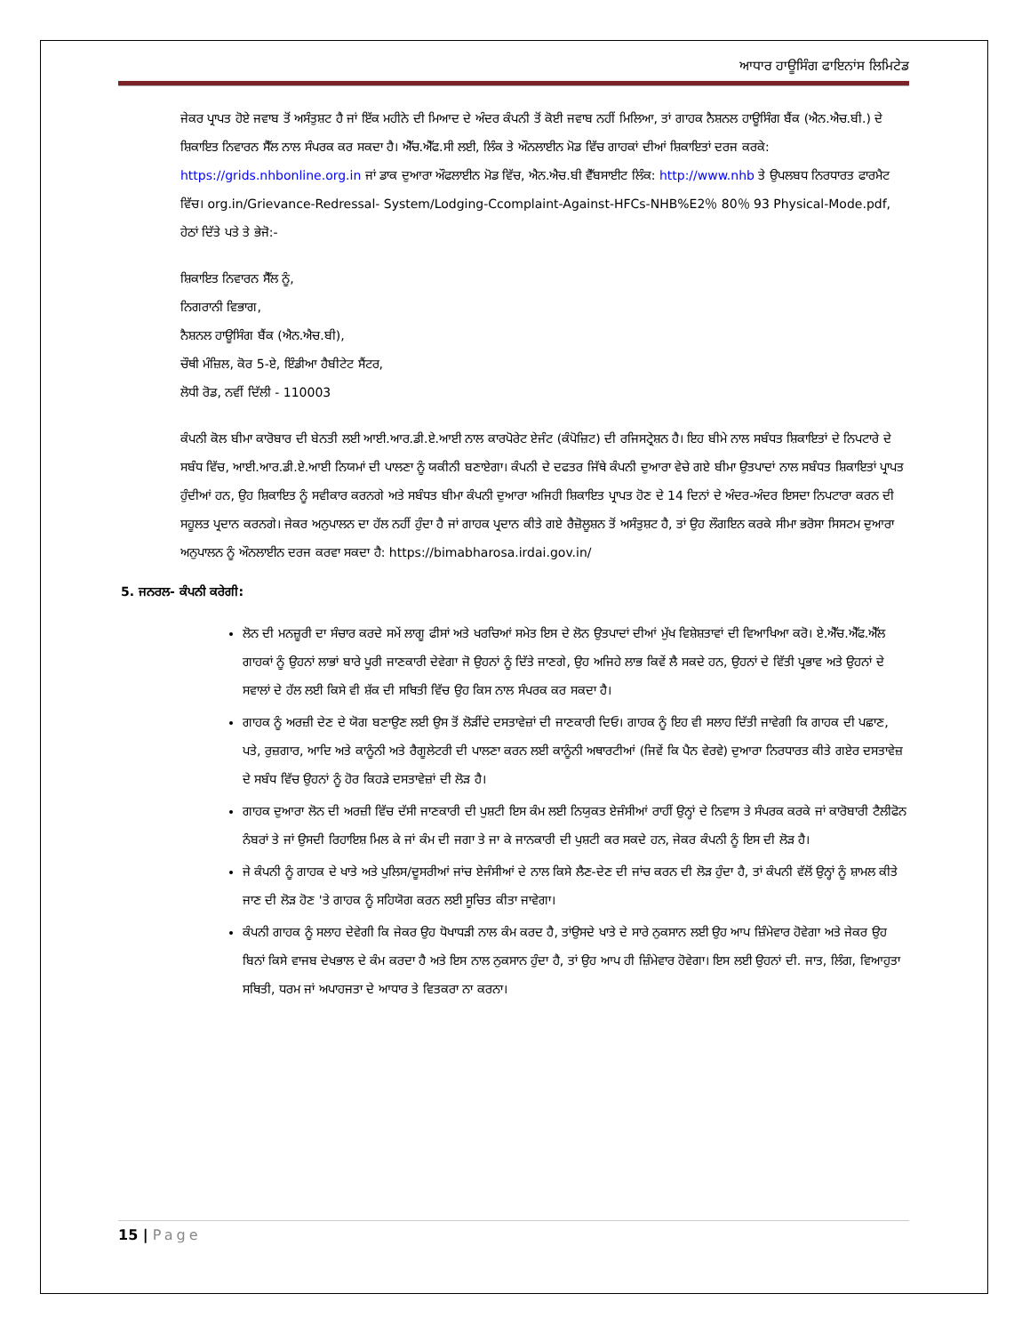ਆਧਾਰ ਹਾਊਸਿੰਗ ਫਾਇਨਾਂਸ ਲਿਮਿਟੇਡ
ਜੇਕਰ ਪ੍ਰਾਪਤ ਹੋਏ ਜਵਾਬ ਤੋਂ ਅਸੰਤੁਸ਼ਟ ਹੈ ਜਾਂ ਇੱਕ ਮਹੀਨੇ ਦੀ ਮਿਆਦ ਦੇ ਅੰਦਰ ਕੰਪਨੀ ਤੋਂ ਕੋਈ ਜਵਾਬ ਨਹੀਂ ਮਿਲਿਆ, ਤਾਂ ਗਾਹਕ ਨੈਸ਼ਨਲ ਹਾਊਸਿੰਗ ਬੈਂਕ (ਐਨ.ਐਚ.ਬੀ.) ਦੇ ਸ਼ਿਕਾਇਤ ਨਿਵਾਰਨ ਸੈੱਲ ਨਾਲ ਸੰਪਰਕ ਕਰ ਸਕਦਾ ਹੈ। ਐੱਚ.ਐੱਫ.ਸੀ ਲਈ, ਲਿੰਕ ਤੇ ਔਨਲਾਈਨ ਮੋਡ ਵਿੱਚ ਗਾਹਕਾਂ ਦੀਆਂ ਸ਼ਿਕਾਇਤਾਂ ਦਰਜ ਕਰਕੇ: https://grids.nhbonline.org.in ਜਾਂ ਡਾਕ ਦੁਆਰਾ ਔਫਲਾਈਨ ਮੋਡ ਵਿੱਚ, ਐਨ.ਐਚ.ਬੀ ਵੈੱਬਸਾਈਟ ਲਿੰਕ: http://www.nhb ਤੇ ਉਪਲਬਧ ਨਿਰਧਾਰਤ ਫਾਰਮੈਟ ਵਿੱਚ। org.in/Grievance-Redressal- System/Lodging-Ccomplaint-Against-HFCs-NHB%E2％ 80％ 93 Physical-Mode.pdf, ਹੇਠਾਂ ਦਿੱਤੇ ਪਤੇ ਤੇ ਭੇਜੋ:-
ਸ਼ਿਕਾਇਤ ਨਿਵਾਰਨ ਸੈੱਲ ਨੂੰ,
ਨਿਗਰਾਨੀ ਵਿਭਾਗ,
ਨੈਸ਼ਨਲ ਹਾਊਸਿੰਗ ਬੈਂਕ (ਐਨ.ਐਚ.ਬੀ),
ਚੌਥੀ ਮੰਜ਼ਿਲ, ਕੋਰ 5-ਏ, ਇੰਡੀਆ ਹੈਬੀਟੇਟ ਸੈਂਟਰ,
ਲੋਧੀ ਰੋਡ, ਨਵੀਂ ਦਿੱਲੀ - 110003
ਕੰਪਨੀ ਕੋਲ ਬੀਮਾ ਕਾਰੋਬਾਰ ਦੀ ਬੇਨਤੀ ਲਈ ਆਈ.ਆਰ.ਡੀ.ਏ.ਆਈ ਨਾਲ ਕਾਰਪੋਰੇਟ ਏਜੰਟ (ਕੰਪੋਜ਼ਿਟ) ਦੀ ਰਜਿਸਟ੍ਰੇਸ਼ਨ ਹੈ। ਇਹ ਬੀਮੇ ਨਾਲ ਸਬੰਧਤ ਸ਼ਿਕਾਇਤਾਂ ਦੇ ਨਿਪਟਾਰੇ ਦੇ ਸਬੰਧ ਵਿੱਚ, ਆਈ.ਆਰ.ਡੀ.ਏ.ਆਈ ਨਿਯਮਾਂ ਦੀ ਪਾਲਣਾ ਨੂੰ ਯਕੀਨੀ ਬਣਾਏਗਾ। ਕੰਪਨੀ ਦੇ ਦਫਤਰ ਜਿੱਥੇ ਕੰਪਨੀ ਦੁਆਰਾ ਵੇਚੇ ਗਏ ਬੀਮਾ ਉਤਪਾਦਾਂ ਨਾਲ ਸਬੰਧਤ ਸ਼ਿਕਾਇਤਾਂ ਪ੍ਰਾਪਤ ਹੁੰਦੀਆਂ ਹਨ, ਉਹ ਸ਼ਿਕਾਇਤ ਨੂੰ ਸਵੀਕਾਰ ਕਰਨਗੇ ਅਤੇ ਸਬੰਧਤ ਬੀਮਾ ਕੰਪਨੀ ਦੁਆਰਾ ਅਜਿਹੀ ਸ਼ਿਕਾਇਤ ਪ੍ਰਾਪਤ ਹੋਣ ਦੇ 14 ਦਿਨਾਂ ਦੇ ਅੰਦਰ-ਅੰਦਰ ਇਸਦਾ ਨਿਪਟਾਰਾ ਕਰਨ ਦੀ ਸਹੂਲਤ ਪ੍ਰਦਾਨ ਕਰਨਗੇ। ਜੇਕਰ ਅਨੁਪਾਲਨ ਦਾ ਹੱਲ ਨਹੀਂ ਹੁੰਦਾ ਹੈ ਜਾਂ ਗਾਹਕ ਪ੍ਰਦਾਨ ਕੀਤੇ ਗਏ ਰੈਜ਼ੋਲੂਸ਼ਨ ਤੋਂ ਅਸੰਤੁਸ਼ਟ ਹੈ, ਤਾਂ ਉਹ ਲੌਗਇਨ ਕਰਕੇ ਸੀਮਾ ਭਰੋਸਾ ਸਿਸਟਮ ਦੁਆਰਾ ਅਨੁਪਾਲਨ ਨੂੰ ਔਨਲਾਈਨ ਦਰਜ ਕਰਵਾ ਸਕਦਾ ਹੈ: https://bimabharosa.irdai.gov.in/
5. ਜਨਰਲ- ਕੰਪਨੀ ਕਰੇਗੀ:
ਲੋਨ ਦੀ ਮਨਜ਼ੂਰੀ ਦਾ ਸੰਚਾਰ ਕਰਦੇ ਸਮੇਂ ਲਾਗੂ ਫੀਸਾਂ ਅਤੇ ਖਰਚਿਆਂ ਸਮੇਤ ਇਸ ਦੇ ਲੋਨ ਉਤਪਾਦਾਂ ਦੀਆਂ ਮੁੱਖ ਵਿਸ਼ੇਸ਼ਤਾਵਾਂ ਦੀ ਵਿਆਖਿਆ ਕਰੋ। ਏ.ਐੱਚ.ਐੱਫ.ਐੱਲ ਗਾਹਕਾਂ ਨੂੰ ਉਹਨਾਂ ਲਾਭਾਂ ਬਾਰੇ ਪੂਰੀ ਜਾਣਕਾਰੀ ਦੇਵੇਗਾ ਜੋ ਉਹਨਾਂ ਨੂੰ ਦਿੱਤੇ ਜਾਣਗੇ, ਉਹ ਅਜਿਹੇ ਲਾਭ ਕਿਵੇਂ ਲੈ ਸਕਦੇ ਹਨ, ਉਹਨਾਂ ਦੇ ਵਿੱਤੀ ਪ੍ਰਭਾਵ ਅਤੇ ਉਹਨਾਂ ਦੇ ਸਵਾਲਾਂ ਦੇ ਹੱਲ ਲਈ ਕਿਸੇ ਵੀ ਸ਼ੱਕ ਦੀ ਸਥਿਤੀ ਵਿੱਚ ਉਹ ਕਿਸ ਨਾਲ ਸੰਪਰਕ ਕਰ ਸਕਦਾ ਹੈ।
ਗਾਹਕ ਨੂੰ ਅਰਜ਼ੀ ਦੇਣ ਦੇ ਯੋਗ ਬਣਾਉਣ ਲਈ ਉਸ ਤੋਂ ਲੋੜੀਂਦੇ ਦਸਤਾਵੇਜ਼ਾਂ ਦੀ ਜਾਣਕਾਰੀ ਦਿਓ। ਗਾਹਕ ਨੂੰ ਇਹ ਵੀ ਸਲਾਹ ਦਿੱਤੀ ਜਾਵੇਗੀ ਕਿ ਗਾਹਕ ਦੀ ਪਛਾਣ, ਪਤੇ, ਰੁਜ਼ਗਾਰ, ਆਦਿ ਅਤੇ ਕਾਨੂੰਨੀ ਅਤੇ ਰੈਗੂਲੇਟਰੀ ਦੀ ਪਾਲਣਾ ਕਰਨ ਲਈ ਕਾਨੂੰਨੀ ਅਥਾਰਟੀਆਂ (ਜਿਵੇਂ ਕਿ ਪੈਨ ਵੇਰਵੇ) ਦੁਆਰਾ ਨਿਰਧਾਰਤ ਕੀਤੇ ਗਏਰ ਦਸਤਾਵੇਜ਼ ਦੇ ਸਬੰਧ ਵਿੱਚ ਉਹਨਾਂ ਨੂੰ ਹੋਰ ਕਿਹੜੇ ਦਸਤਾਵੇਜ਼ਾਂ ਦੀ ਲੋੜ ਹੈ।
ਗਾਹਕ ਦੁਆਰਾ ਲੋਨ ਦੀ ਅਰਜ਼ੀ ਵਿੱਚ ਦੱਸੀ ਜਾਣਕਾਰੀ ਦੀ ਪੁਸ਼ਟੀ ਇਸ ਕੰਮ ਲਈ ਨਿਯੁਕਤ ਏਜੰਸੀਆਂ ਰਾਹੀਂ ਉਨ੍ਹਾਂ ਦੇ ਨਿਵਾਸ ਤੇ ਸੰਪਰਕ ਕਰਕੇ ਜਾਂ ਕਾਰੋਬਾਰੀ ਟੈਲੀਫੋਨ ਨੰਬਰਾਂ ਤੇ ਜਾਂ ਉਸਦੀ ਰਿਹਾਇਸ਼ ਮਿਲ ਕੇ ਜਾਂ ਕੰਮ ਦੀ ਜਗਾ ਤੇ ਜਾ ਕੇ ਜਾਨਕਾਰੀ ਦੀ ਪੁਸ਼ਟੀ ਕਰ ਸਕਦੇ ਹਨ, ਜੇਕਰ ਕੰਪਨੀ ਨੂੰ ਇਸ ਦੀ ਲੋੜ ਹੈ।
ਜੇ ਕੰਪਨੀ ਨੂੰ ਗਾਹਕ ਦੇ ਖਾਤੇ ਅਤੇ ਪੁਲਿਸ/ਦੂਸਰੀਆਂ ਜਾਂਚ ਏਜੰਸੀਆਂ ਦੇ ਨਾਲ ਕਿਸੇ ਲੈਣ-ਦੇਣ ਦੀ ਜਾਂਚ ਕਰਨ ਦੀ ਲੋੜ ਹੁੰਦਾ ਹੈ, ਤਾਂ ਕੰਪਨੀ ਵੱਲੋਂ ਉਨ੍ਹਾਂ ਨੂੰ ਸ਼ਾਮਲ ਕੀਤੇ ਜਾਣ ਦੀ ਲੋੜ ਹੋਣ 'ਤੇ ਗਾਹਕ ਨੂੰ ਸਹਿਯੋਗ ਕਰਨ ਲਈ ਸੂਚਿਤ ਕੀਤਾ ਜਾਵੇਗਾ।
ਕੰਪਨੀ ਗਾਹਕ ਨੂੰ ਸਲਾਹ ਦੇਵੇਗੀ ਕਿ ਜੇਕਰ ਉਹ ਧੋਖਾਧੜੀ ਨਾਲ ਕੰਮ ਕਰਦ ਹੈ, ਤਾਂਉਸਦੇ ਖਾਤੇ ਦੇ ਸਾਰੇ ਨੁਕਸਾਨ ਲਈ ਉਹ ਆਪ ਜ਼ਿੰਮੇਵਾਰ ਹੋਵੇਗਾ ਅਤੇ ਜੇਕਰ ਉਹ ਬਿਨਾਂ ਕਿਸੇ ਵਾਜਬ ਦੇਖਭਾਲ ਦੇ ਕੰਮ ਕਰਦਾ ਹੈ ਅਤੇ ਇਸ ਨਾਲ ਨੁਕਸਾਨ ਹੁੰਦਾ ਹੈ, ਤਾਂ ਉਹ ਆਪ ਹੀ ਜ਼ਿੰਮੇਵਾਰ ਹੋਵੇਗਾ। ਇਸ ਲਈ ਉਹਨਾਂ ਦੀ. ਜਾਤ, ਲਿੰਗ, ਵਿਆਹੁਤਾ ਸਥਿਤੀ, ਧਰਮ ਜਾਂ ਅਪਾਹਜਤਾ ਦੇ ਆਧਾਰ ਤੇ ਵਿਤਕਰਾ ਨਾ ਕਰਨਾ।
15 | Page